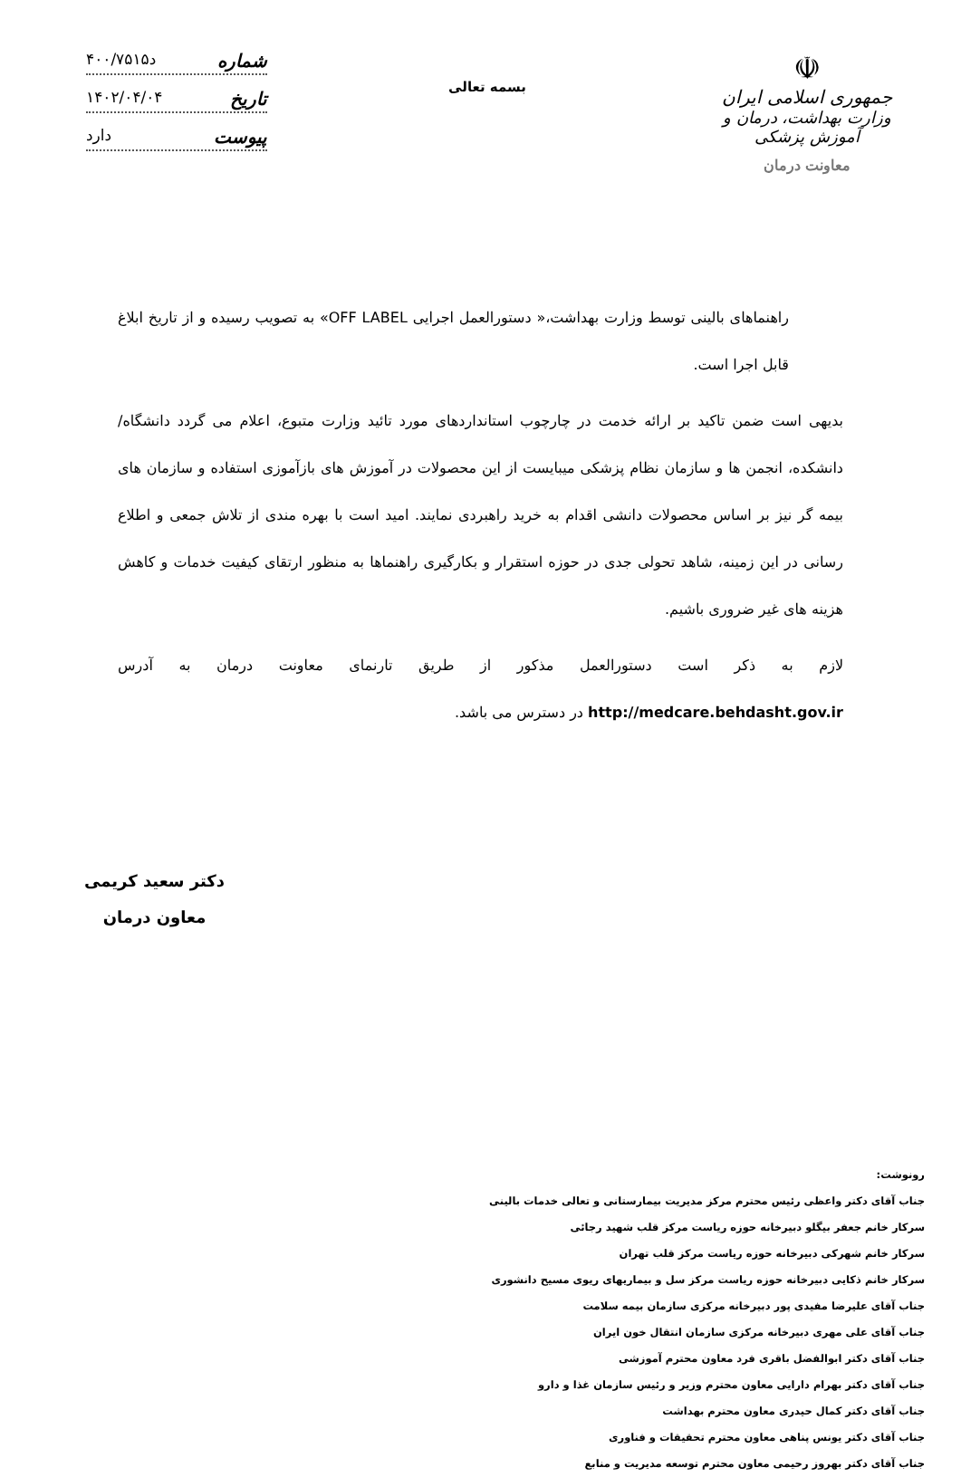☫
جمهوری اسلامی ایران
وزارت بهداشت، درمان و آموزش پزشکی
معاونت درمان
بسمه تعالی
شماره د۴۰۰/۷۵۱۵
تاریخ ۱۴۰۲/۰۴/۰۴
پیوست دارد
راهنماهای بالینی توسط وزارت بهداشت،« دستورالعمل اجرایی OFF LABEL» به تصویب رسیده و از تاریخ ابلاغ قابل اجرا است.
بدیهی است ضمن تاکید بر ارائه خدمت در چارچوب استانداردهای مورد تائید وزارت متبوع، اعلام می گردد دانشگاه/ دانشکده، انجمن ها و سازمان نظام پزشکی میبایست از این محصولات در آموزش های بازآموزی استفاده و سازمان های بیمه گر نیز بر اساس محصولات دانشی اقدام به خرید راهبردی نمایند. امید است با بهره مندی از تلاش جمعی و اطلاع رسانی در این زمینه، شاهد تحولی جدی در حوزه استقرار و بکارگیری راهنماها به منظور ارتقای کیفیت خدمات و کاهش هزینه های غیر ضروری باشیم.
لازم به ذکر است دستورالعمل مذکور از طریق تارنمای معاونت درمان به آدرس http://medcare.behdasht.gov.ir در دسترس می باشد.
دکتر سعید کریمی
معاون درمان
رونوشت:
جناب آقای دکتر واعظی رئیس محترم مرکز مدیریت بیمارستانی و تعالی خدمات بالینی
سرکار خانم جعفر بیگلو دبیرخانه حوزه ریاست مرکز قلب شهید رجائی
سرکار خانم شهرکی دبیرخانه حوزه ریاست مرکز قلب تهران
سرکار خانم ذکایی دبیرخانه حوزه ریاست مرکز سل و بیماریهای ریوی مسیح دانشوری
جناب آقای علیرضا مفیدی پور دبیرخانه مرکزی سازمان بیمه سلامت
جناب آقای علی مهری دبیرخانه مرکزی سازمان انتقال خون ایران
جناب آقای دکتر ابوالفضل باقری فرد معاون محترم آموزشی
جناب آقای دکتر بهرام دارایی معاون محترم وزیر و رئیس سازمان غذا و دارو
جناب آقای دکتر کمال حیدری معاون محترم بهداشت
جناب آقای دکتر یونس پناهی معاون محترم تحقیقات و فناوری
جناب آقای دکتر بهروز رحیمی معاون محترم توسعه مدیریت و منابع